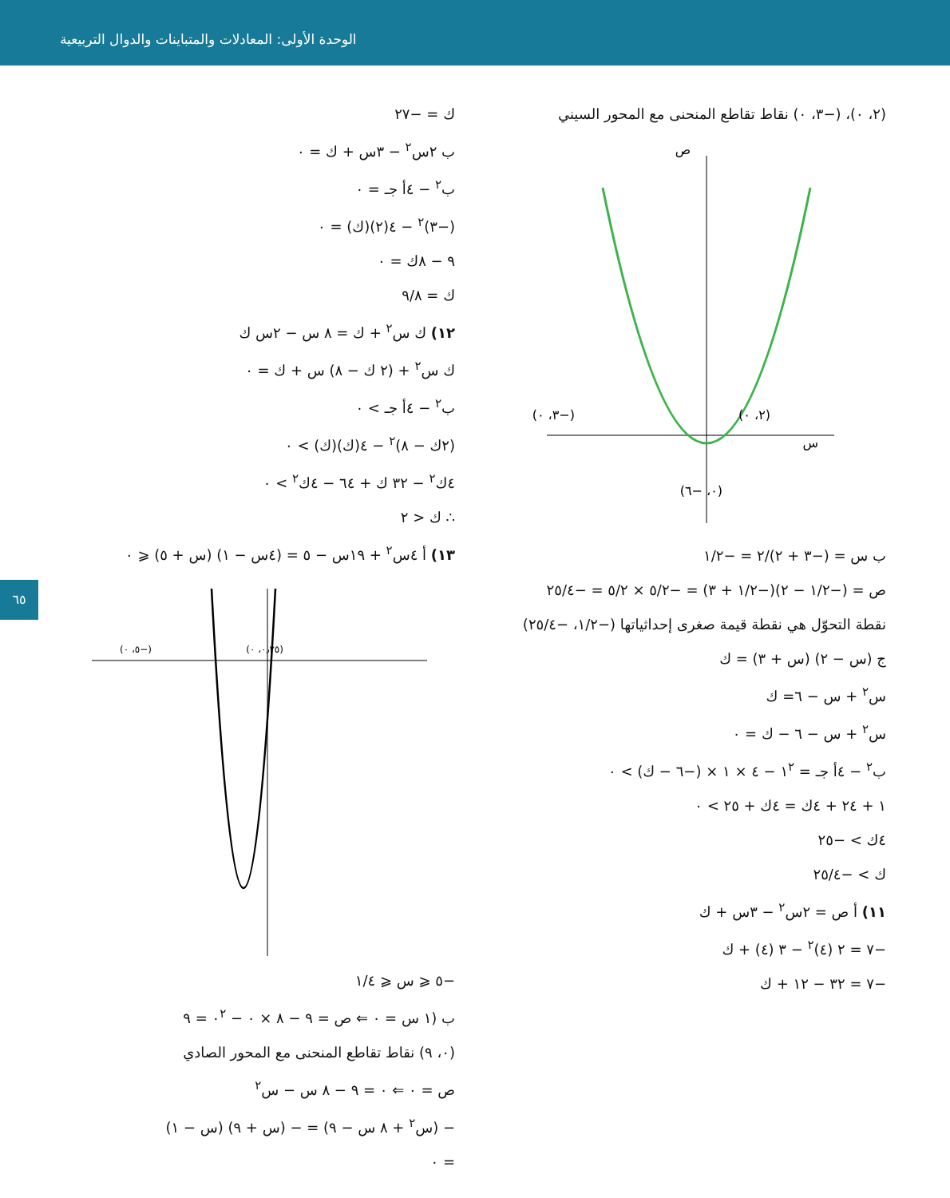الوحدة الأولى: المعادلات والمتباينات والدوال التربيعية
٦٥
(٢، ٠)، (−٣، ٠) نقاط تقاطع المنحنى مع المحور السيني
س
ص
(−٣، ٠)
(٢، ٠)
(٠، −٦)
ب س = (−٣ + ٢)/٢ = −١/٢
ص = (−١/٢ − ٢)(−١/٢ + ٣) = −٥/٢ × ٥/٢ = −٢٥/٤
نقطة التحوّل هي نقطة قيمة صغرى إحداثياتها (−١/٢، −٢٥/٤)
ج (س − ٢) (س + ٣) = ك
س<sup>٢</sup> + س − ٦= ك
س<sup>٢</sup> + س − ٦ − ك = ٠
ب<sup>٢</sup> − ٤أ جـ = ١<sup>٢</sup> − ٤ × ١ × (−٦ − ك) > ٠
١ + ٢٤ + ٤ك = ٤ك + ٢٥ > ٠
٤ك > −٢٥
ك > −٢٥/٤
١١) أ ص = ٢س<sup>٢</sup> − ٣س + ك
−٧ = ٢ (٤)<sup>٢</sup> − ٣ (٤) + ك
−٧ = ٣٢ − ١٢ + ك
ك = −٢٧
ب ٢س<sup>٢</sup> − ٣س + ك = ٠
ب<sup>٢</sup> − ٤أ جـ = ٠
(−٣)<sup>٢</sup> − ٤(٢)(ك) = ٠
٩ − ٨ك = ٠
ك = ٩/٨
١٢) ك س<sup>٢</sup> + ك = ٨ س − ٢س ك
ك س<sup>٢</sup> + (٢ ك − ٨) س + ك = ٠
ب<sup>٢</sup> − ٤أ جـ > ٠
(٢ك − ٨)<sup>٢</sup> − ٤(ك)(ك) > ٠
٤ك<sup>٢</sup> − ٣٢ ك + ٦٤ − ٤ك<sup>٢</sup> > ٠
∴ ك < ٢
١٣) أ ٤س<sup>٢</sup> + ١٩س − ٥ = (٤س − ١) (س + ٥) ⩽ ٠
(−٥، ٠)
(٠٫٢٥، ٠)
−٥ ⩽ س ⩽ ١/٤
ب (١ س = ٠ ⇐ ص = ٩ − ٨ × ٠ − ٠<sup>٢</sup> = ٩
(٠، ٩) نقاط تقاطع المنحنى مع المحور الصادي
ص = ٠ ⇐ ٠ = ٩ − ٨ س − س<sup>٢</sup>
− (س<sup>٢</sup> + ٨ س − ٩) = − (س + ٩) (س − ١)
= ٠